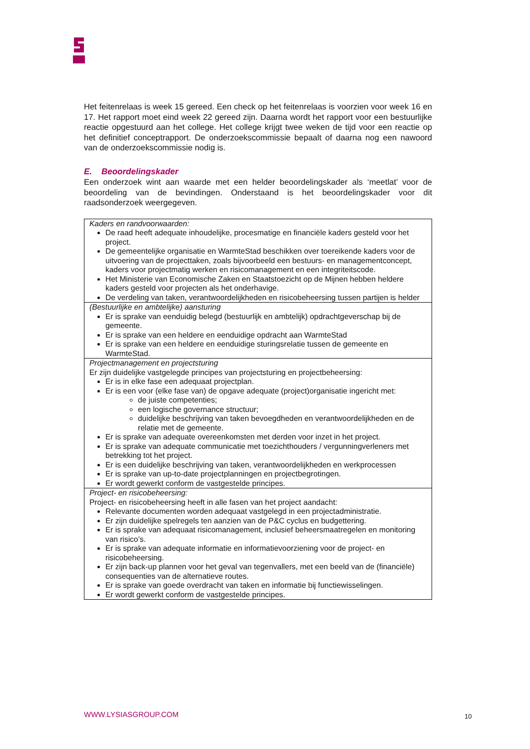Het feitenrelaas is week 15 gereed. Een check op het feitenrelaas is voorzien voor week 16 en 17. Het rapport moet eind week 22 gereed zijn. Daarna wordt het rapport voor een bestuurlijke reactie opgestuurd aan het college. Het college krijgt twee weken de tijd voor een reactie op het definitief conceptrapport. De onderzoekscommissie bepaalt of daarna nog een nawoord van de onderzoekscommissie nodig is.
E. Beoordelingskader
Een onderzoek wint aan waarde met een helder beoordelingskader als ‘meetlat’ voor de beoordeling van de bevindingen. Onderstaand is het beoordelingskader voor dit raadsonderzoek weergegeven.
| Kaders en randvoorwaarden: De raad heeft adequate inhoudelijke, procesmatige en financiële kaders gesteld voor het project. De gemeentelijke organisatie en WarmteStad beschikken over toereikende kaders voor de uitvoering van de projecttaken, zoals bijvoorbeeld een bestuurs- en managementconcept, kaders voor projectmatig werken en risicomanagement en een integriteitscode. Het Ministerie van Economische Zaken en Staatstoezicht op de Mijnen hebben heldere kaders gesteld voor projecten als het onderhavige. De verdeling van taken, verantwoordelijkheden en risicobeheersing tussen partijen is helder |
| (Bestuurlijke en ambtelijke) aansturing Er is sprake van eenduidig belegd (bestuurlijk en ambtelijk) opdrachtgeverschap bij de gemeente. Er is sprake van een heldere en eenduidige opdracht aan WarmteStad Er is sprake van een heldere en eenduidige sturingsrelatie tussen de gemeente en WarmteStad. |
| Projectmanagement en projectsturing Er zijn duidelijke vastgelegde principes van projectsturing en projectbeheersing: Er is in elke fase een adequaat projectplan. Er is een voor (elke fase van) de opgave adequate (project)organisatie ingericht met: de juiste competenties; een logische governance structuur; duidelijke beschrijving van taken bevoegdheden en verantwoordelijkheden en de relatie met de gemeente. Er is sprake van adequate overeenkomsten met derden voor inzet in het project. Er is sprake van adequate communicatie met toezichthouders / vergunningverleners met betrekking tot het project. Er is een duidelijke beschrijving van taken, verantwoordelijkheden en werkprocessen Er is sprake van up-to-date projectplanningen en projectbegrotingen. Er wordt gewerkt conform de vastgestelde principes. |
| Project- en risicobeheersing: Project- en risicobeheersing heeft in alle fasen van het project aandacht: Relevante documenten worden adequaat vastgelegd in een projectadministratie. Er zijn duidelijke spelregels ten aanzien van de P&C cyclus en budgettering. Er is sprake van adequaat risicomanagement, inclusief beheersmaatregelen en monitoring van risico’s. Er is sprake van adequate informatie en informatievoorziening voor de project- en risicobeheersing. Er zijn back-up plannen voor het geval van tegenvallers, met een beeld van de (financiële) consequenties van de alternatieve routes. Er is sprake van goede overdracht van taken en informatie bij functiewisselingen. Er wordt gewerkt conform de vastgestelde principes. |
WWW.LYSIASGROUP.COM 10